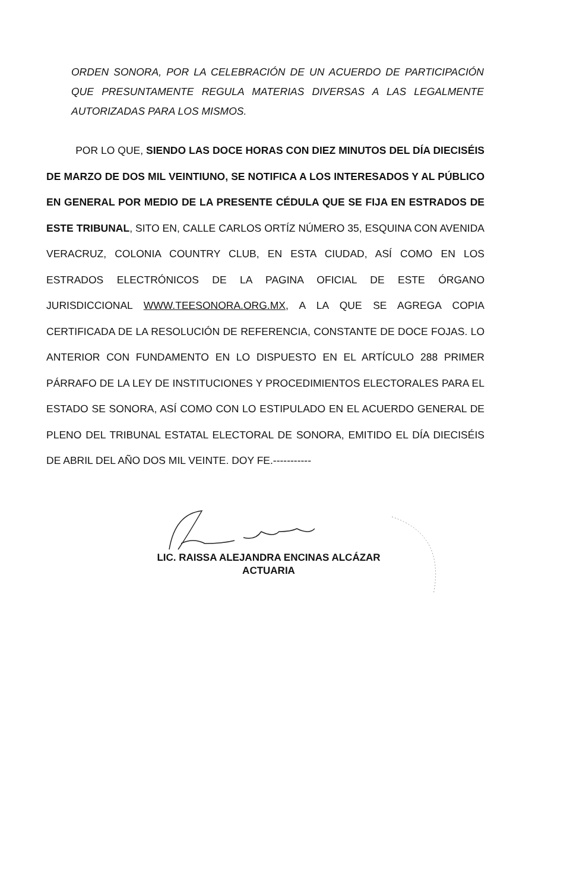ORDEN SONORA, POR LA CELEBRACIÓN DE UN ACUERDO DE PARTICIPACIÓN QUE PRESUNTAMENTE REGULA MATERIAS DIVERSAS A LAS LEGALMENTE AUTORIZADAS PARA LOS MISMOS.
POR LO QUE, SIENDO LAS DOCE HORAS CON DIEZ MINUTOS DEL DÍA DIECISÉIS DE MARZO DE DOS MIL VEINTIUNO, SE NOTIFICA A LOS INTERESADOS Y AL PÚBLICO EN GENERAL POR MEDIO DE LA PRESENTE CÉDULA QUE SE FIJA EN ESTRADOS DE ESTE TRIBUNAL, SITO EN, CALLE CARLOS ORTÍZ NÚMERO 35, ESQUINA CON AVENIDA VERACRUZ, COLONIA COUNTRY CLUB, EN ESTA CIUDAD, ASÍ COMO EN LOS ESTRADOS ELECTRÓNICOS DE LA PAGINA OFICIAL DE ESTE ÓRGANO JURISDICCIONAL WWW.TEESONORA.ORG.MX, A LA QUE SE AGREGA COPIA CERTIFICADA DE LA RESOLUCIÓN DE REFERENCIA, CONSTANTE DE DOCE FOJAS. LO ANTERIOR CON FUNDAMENTO EN LO DISPUESTO EN EL ARTÍCULO 288 PRIMER PÁRRAFO DE LA LEY DE INSTITUCIONES Y PROCEDIMIENTOS ELECTORALES PARA EL ESTADO SE SONORA, ASÍ COMO CON LO ESTIPULADO EN EL ACUERDO GENERAL DE PLENO DEL TRIBUNAL ESTATAL ELECTORAL DE SONORA, EMITIDO EL DÍA DIECISÉIS DE ABRIL DEL AÑO DOS MIL VEINTE. DOY FE.-----------
LIC. RAISSA ALEJANDRA ENCINAS ALCÁZAR
ACTUARIA